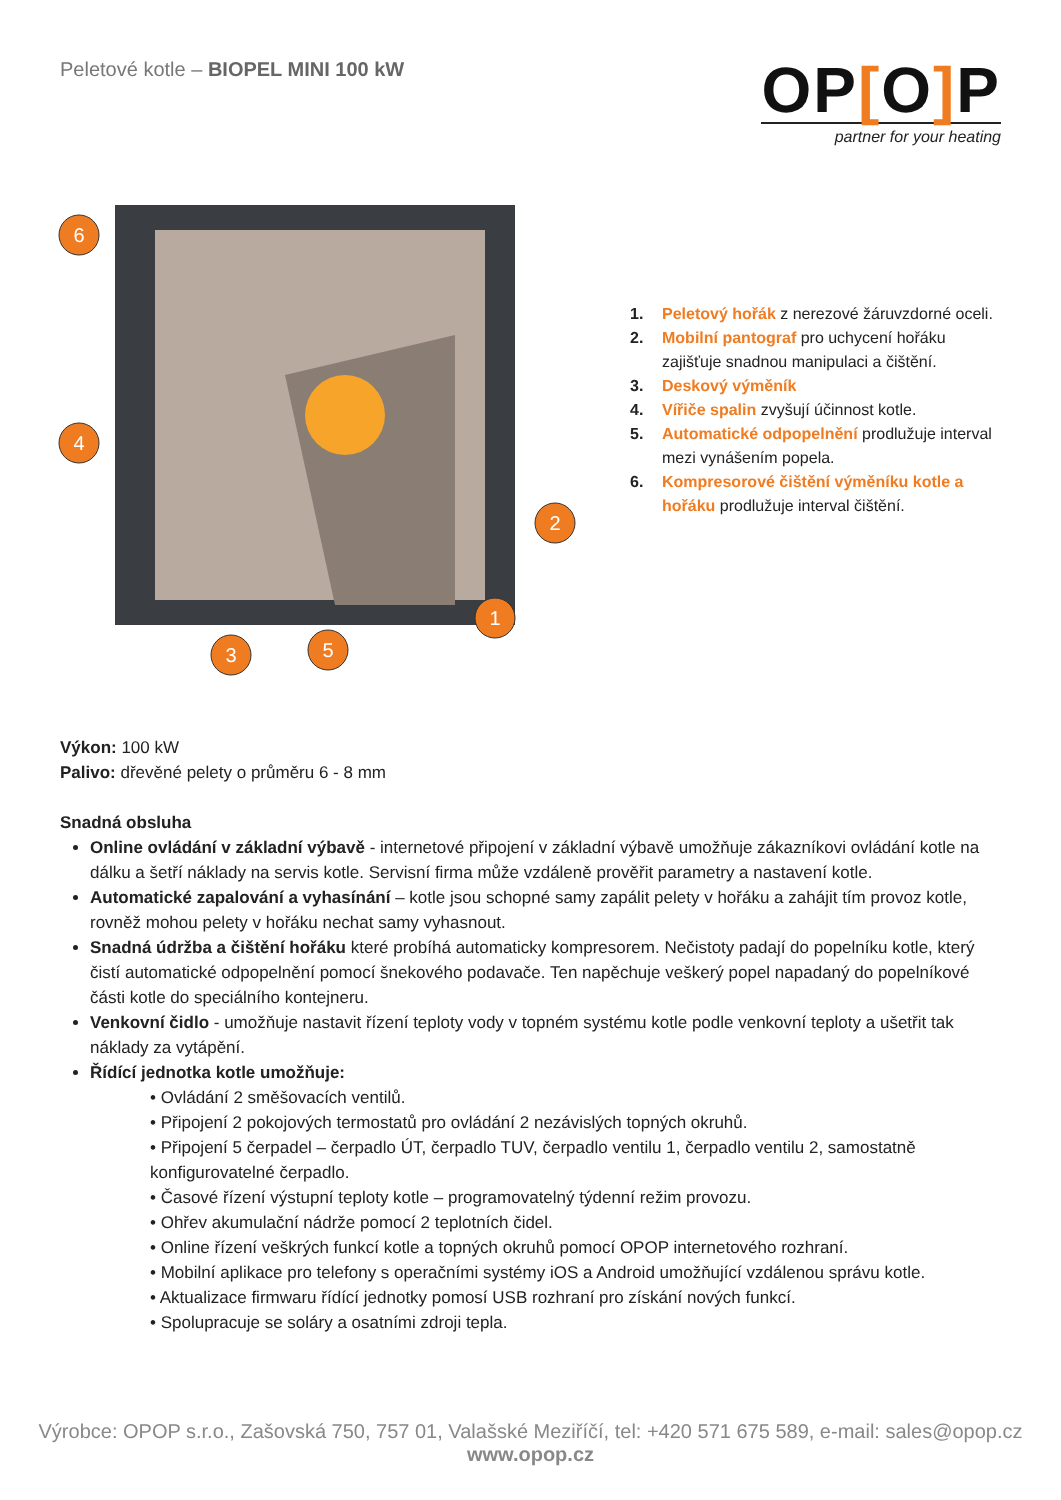Peletové kotle – BIOPEL MINI 100 kW
OP[O] P
partner for your heating
6
4
2
1
3
5
1. Peletový hořák z nerezové žáruvzdorné oceli.
2. Mobilní pantograf pro uchycení hořáku zajišťuje snadnou manipulaci a čištění.
3. Deskový výměník
4. Vířiče spalin zvyšují účinnost kotle.
5. Automatické odpopelnění prodlužuje interval mezi vynášením popela.
6. Kompresorové čištění výměníku kotle a hořáku prodlužuje interval čištění.
Výkon: 100 kW
Palivo: dřevěné pelety o průměru 6 - 8 mm
Snadná obsluha
Online ovládání v základní výbavě - internetové připojení v základní výbavě umožňuje zákazníkovi ovládání kotle na dálku a šetří náklady na servis kotle. Servisní firma může vzdáleně prověřit parametry a nastavení kotle.
Automatické zapalování a vyhasínání – kotle jsou schopné samy zapálit pelety v hořáku a zahájit tím provoz kotle, rovněž mohou pelety v hořáku nechat samy vyhasnout.
Snadná údržba a čištění hořáku které probíhá automaticky kompresorem. Nečistoty padají do popelníku kotle, který čistí automatické odpopelnění pomocí šnekového podavače. Ten napěchuje veškerý popel napadaný do popelníkové části kotle do speciálního kontejneru.
Venkovní čidlo - umožňuje nastavit řízení teploty vody v topném systému kotle podle venkovní teploty a ušetřit tak náklady za vytápění.
Řídící jednotka kotle umožňuje:
• Ovládání 2 směšovacích ventilů.
• Připojení 2 pokojových termostatů pro ovládání 2 nezávislých topných okruhů.
• Připojení 5 čerpadel – čerpadlo ÚT, čerpadlo TUV, čerpadlo ventilu 1, čerpadlo ventilu 2, samostatně konfigurovatelné čerpadlo.
• Časové řízení výstupní teploty kotle – programovatelný týdenní režim provozu.
• Ohřev akumulační nádrže pomocí 2 teplotních čidel.
• Online řízení veškrých funkcí kotle a topných okruhů pomocí OPOP internetového rozhraní.
• Mobilní aplikace pro telefony s operačními systémy iOS a Android umožňující vzdálenou správu kotle.
• Aktualizace firmwaru řídící jednotky pomosí USB rozhraní pro získání nových funkcí.
• Spolupracuje se soláry a osatními zdroji tepla.
Výrobce: OPOP s.r.o., Zašovská 750, 757 01, Valašské Meziříčí, tel: +420 571 675 589, e-mail: sales@opop.cz
www.opop.cz